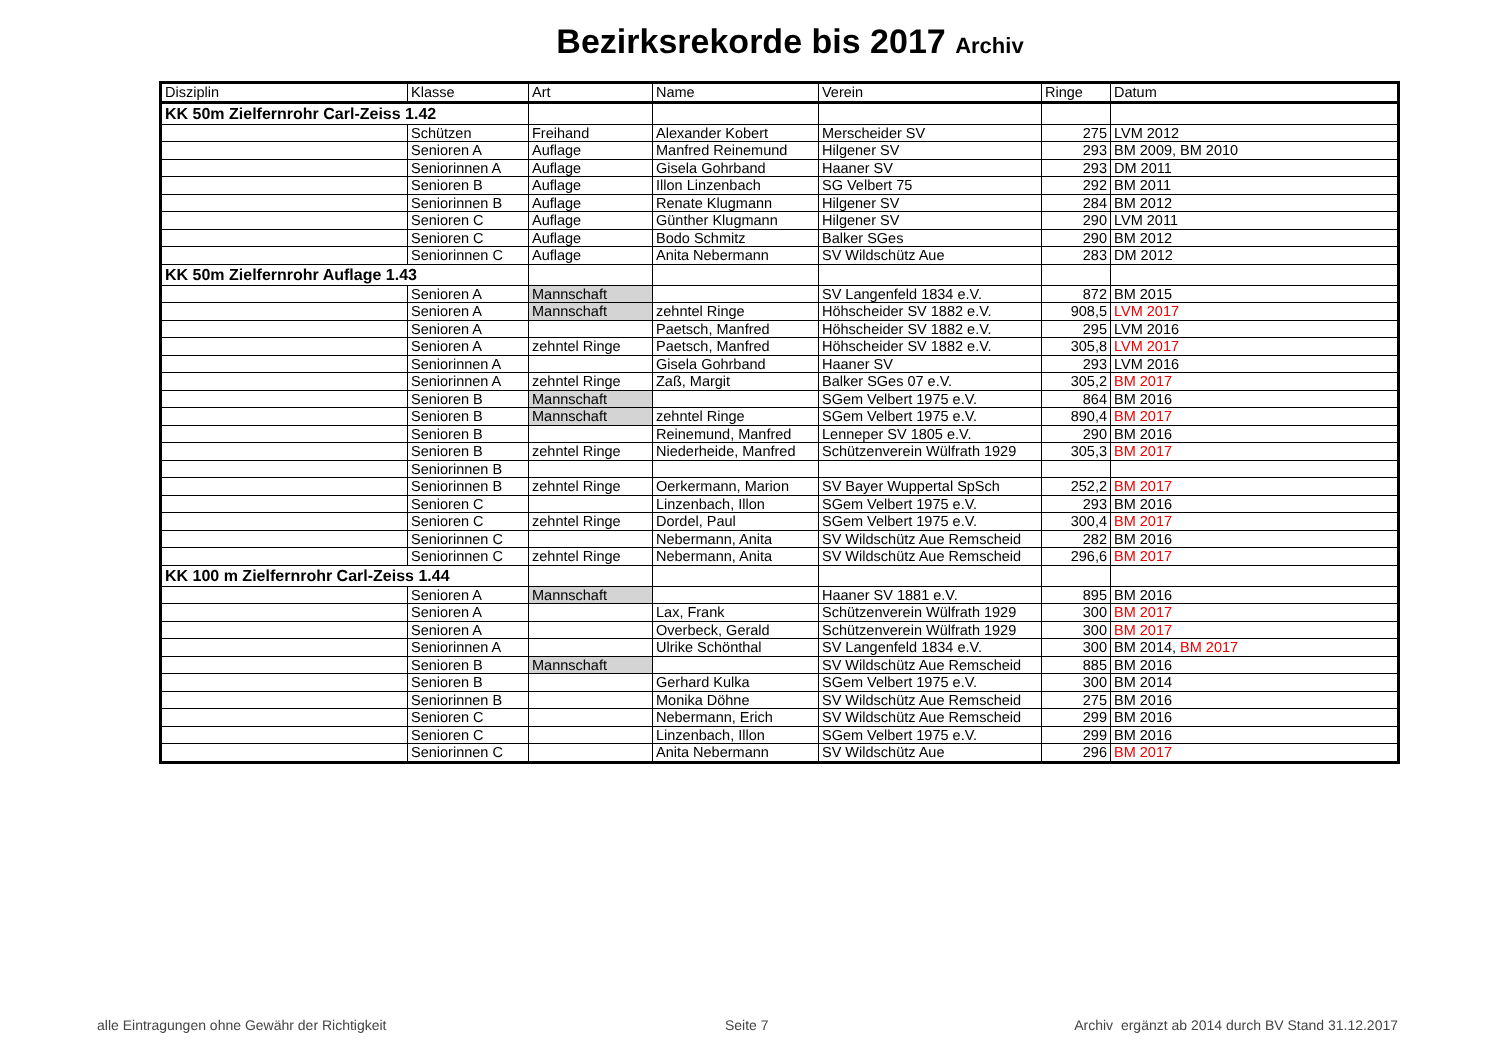Bezirksrekorde bis 2017 Archiv
| Disziplin | Klasse | Art | Name | Verein | Ringe | Datum |
| --- | --- | --- | --- | --- | --- | --- |
| KK 50m Zielfernrohr Carl-Zeiss 1.42 | | | | | | |
| | Schützen | Freihand | Alexander Kobert | Merscheider SV | 275 | LVM 2012 |
| | Senioren A | Auflage | Manfred Reinemund | Hilgener SV | 293 | BM 2009, BM 2010 |
| | Seniorinnen A | Auflage | Gisela Gohrband | Haaner SV | 293 | DM 2011 |
| | Senioren B | Auflage | Illon Linzenbach | SG Velbert 75 | 292 | BM 2011 |
| | Seniorinnen B | Auflage | Renate Klugmann | Hilgener SV | 284 | BM 2012 |
| | Senioren C | Auflage | Günther Klugmann | Hilgener SV | 290 | LVM 2011 |
| | Senioren C | Auflage | Bodo Schmitz | Balker SGes | 290 | BM 2012 |
| | Seniorinnen C | Auflage | Anita Nebermann | SV Wildschütz Aue | 283 | DM 2012 |
| KK 50m Zielfernrohr Auflage 1.43 | | | | | | |
| | Senioren A | Mannschaft | | SV Langenfeld 1834 e.V. | 872 | BM 2015 |
| | Senioren A | Mannschaft | zehntel Ringe | Höhscheider SV 1882 e.V. | 908,5 | LVM 2017 |
| | Senioren A | | Paetsch, Manfred | Höhscheider SV 1882 e.V. | 295 | LVM 2016 |
| | Senioren A | zehntel Ringe | Paetsch, Manfred | Höhscheider SV 1882 e.V. | 305,8 | LVM 2017 |
| | Seniorinnen A | | Gisela Gohrband | Haaner SV | 293 | LVM 2016 |
| | Seniorinnen A | zehntel Ringe | Zaß, Margit | Balker SGes 07 e.V. | 305,2 | BM 2017 |
| | Senioren B | Mannschaft | | SGem Velbert 1975 e.V. | 864 | BM 2016 |
| | Senioren B | Mannschaft | zehntel Ringe | SGem Velbert 1975 e.V. | 890,4 | BM 2017 |
| | Senioren B | | Reinemund, Manfred | Lenneper SV 1805 e.V. | 290 | BM 2016 |
| | Senioren B | zehntel Ringe | Niederheide, Manfred | Schützenverein Wülfrath 1929 | 305,3 | BM 2017 |
| | Seniorinnen B | | | | | |
| | Seniorinnen B | zehntel Ringe | Oerkermann, Marion | SV Bayer Wuppertal SpSch | 252,2 | BM 2017 |
| | Senioren C | | Linzenbach, Illon | SGem Velbert 1975 e.V. | 293 | BM 2016 |
| | Senioren C | zehntel Ringe | Dordel, Paul | SGem Velbert 1975 e.V. | 300,4 | BM 2017 |
| | Seniorinnen C | | Nebermann, Anita | SV Wildschütz Aue Remscheid | 282 | BM 2016 |
| | Seniorinnen C | zehntel Ringe | Nebermann, Anita | SV Wildschütz Aue Remscheid | 296,6 | BM 2017 |
| KK 100 m Zielfernrohr Carl-Zeiss 1.44 | | | | | | |
| | Senioren A | Mannschaft | | Haaner SV 1881 e.V. | 895 | BM 2016 |
| | Senioren A | | Lax, Frank | Schützenverein Wülfrath 1929 | 300 | BM 2017 |
| | Senioren A | | Overbeck, Gerald | Schützenverein Wülfrath 1929 | 300 | BM 2017 |
| | Seniorinnen A | | Ulrike Schönthal | SV Langenfeld 1834 e.V. | 300 | BM 2014, BM 2017 |
| | Senioren B | Mannschaft | | SV Wildschütz Aue Remscheid | 885 | BM 2016 |
| | Senioren B | | Gerhard Kulka | SGem Velbert 1975 e.V. | 300 | BM 2014 |
| | Seniorinnen B | | Monika Döhne | SV Wildschütz Aue Remscheid | 275 | BM 2016 |
| | Senioren C | | Nebermann, Erich | SV Wildschütz Aue Remscheid | 299 | BM 2016 |
| | Senioren C | | Linzenbach, Illon | SGem Velbert 1975 e.V. | 299 | BM 2016 |
| | Seniorinnen C | | Anita Nebermann | SV Wildschütz Aue | 296 | BM 2017 |
alle Eintragungen ohne Gewähr der Richtigkeit
Seite 7
Archiv ergänzt ab 2014 durch BV Stand 31.12.2017